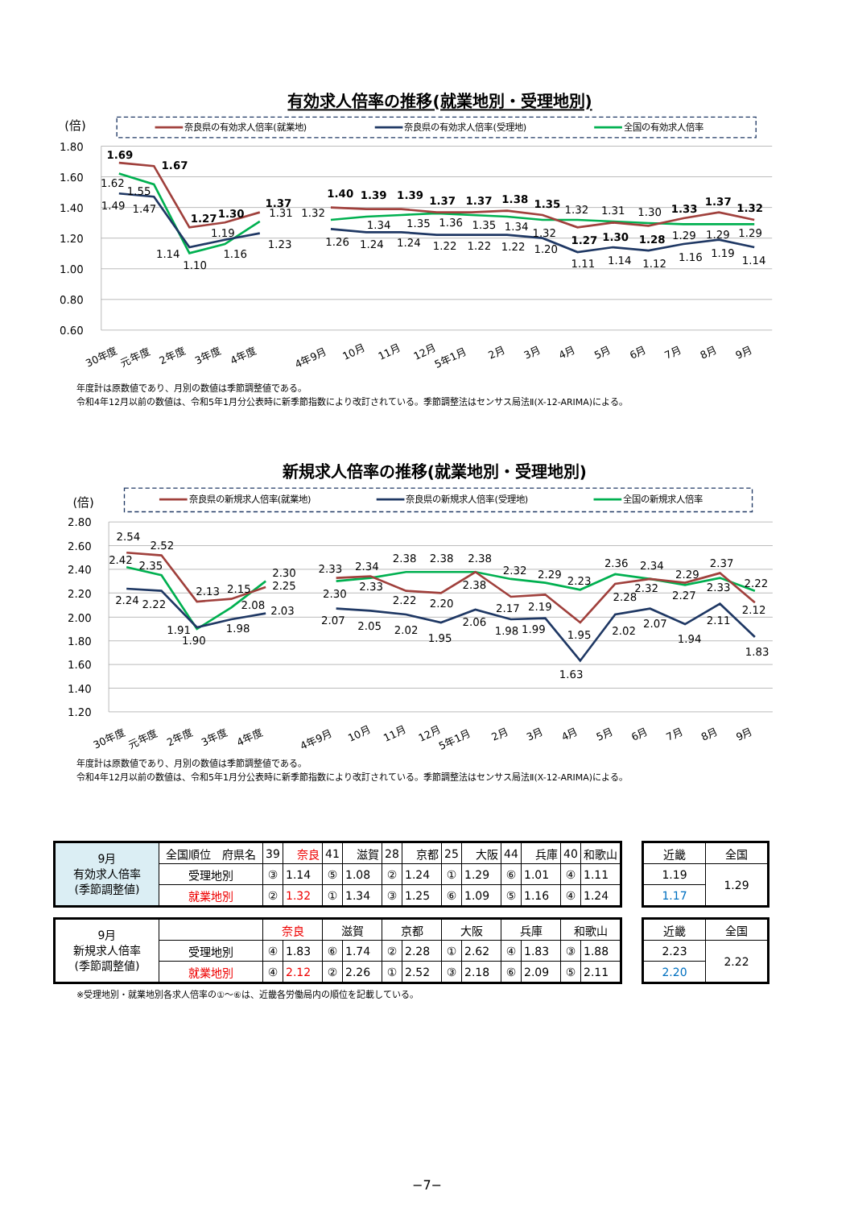有効求人倍率の推移(就業地別・受理地別)
(倍)
奈良県の有効求人倍率(就業地)
奈良県の有効求人倍率(受理地)
全国の有効求人倍率
1.80
1.60
1.40
1.20
1.00
0.80
0.60
1.69
1.67
1.27
1.30
1.37
1.40
1.39
1.39
1.37
1.37
1.38
1.35
1.27
1.30
1.28
1.33
1.37
1.32
1.49
1.47
1.14
1.19
1.23
1.26
1.24
1.24
1.22
1.22
1.22
1.20
1.11
1.14
1.12
1.16
1.19
1.14
1.62
1.55
1.10
1.16
1.31
1.32
1.34
1.35
1.36
1.35
1.34
1.32
1.32
1.31
1.30
1.29
1.29
1.29
30年度
元年度
2年度
3年度
4年度
4年9月
10月
11月
12月
5年1月
2月
3月
4月
5月
6月
7月
8月
9月
年度計は原数値であり、月別の数値は季節調整値である。
令和4年12月以前の数値は、令和5年1月分公表時に新季節指数により改訂されている。季節調整法はセンサス局法Ⅱ(X-12-ARIMA)による。
新規求人倍率の推移(就業地別・受理地別)
(倍)
奈良県の新規求人倍率(就業地)
奈良県の新規求人倍率(受理地)
全国の新規求人倍率
2.80
2.60
2.40
2.20
2.00
1.80
1.60
1.40
1.20
2.54
2.52
2.13
2.15
2.25
2.33
2.34
2.22
2.20
2.38
2.17
2.19
1.95
2.28
2.32
2.27
2.37
2.12
2.24
2.22
1.91
1.98
2.03
2.07
2.05
2.02
1.95
2.06
1.98
1.99
1.63
2.02
2.07
1.94
2.11
1.83
2.42
2.35
1.90
2.08
2.30
2.30
2.33
2.38
2.38
2.38
2.32
2.29
2.23
2.36
2.34
2.29
2.33
2.22
30年度
元年度
2年度
3年度
4年度
4年9月
10月
11月
12月
5年1月
2月
3月
4月
5月
6月
7月
8月
9月
年度計は原数値であり、月別の数値は季節調整値である。
令和4年12月以前の数値は、令和5年1月分公表時に新季節指数により改訂されている。季節調整法はセンサス局法Ⅱ(X-12-ARIMA)による。
| 9月 有効求人倍率 (季節調整値) | 全国順位 府県名 | 39 | 奈良 | 41 | 滋賀 | 28 | 京都 | 25 | 大阪 | 44 | 兵庫 | 40 | 和歌山 |
| | 受理地別 | ③ | 1.14 | ⑤ | 1.08 | ② | 1.24 | ① | 1.29 | ⑥ | 1.01 | ④ | 1.11 |
| | 就業地別 | ② | 1.32 | ① | 1.34 | ③ | 1.25 | ⑥ | 1.09 | ⑤ | 1.16 | ④ | 1.24 |
| 近畿 | 全国 |
| 1.19 | 1.29 |
| 1.17 | |
| 9月 新規求人倍率 (季節調整値) | | 奈良 | | 滋賀 | | 京都 | | 大阪 | | 兵庫 | | 和歌山 | |
| | 受理地別 | ④ | 1.83 | ⑥ | 1.74 | ② | 2.28 | ① | 2.62 | ④ | 1.83 | ③ | 1.88 |
| | 就業地別 | ④ | 2.12 | ② | 2.26 | ① | 2.52 | ③ | 2.18 | ⑥ | 2.09 | ⑤ | 2.11 |
| 近畿 | 全国 |
| 2.23 | 2.22 |
| 2.20 | |
※受理地別・就業地別各求人倍率の①～⑥は、近畿各労働局内の順位を記載している。
−7−